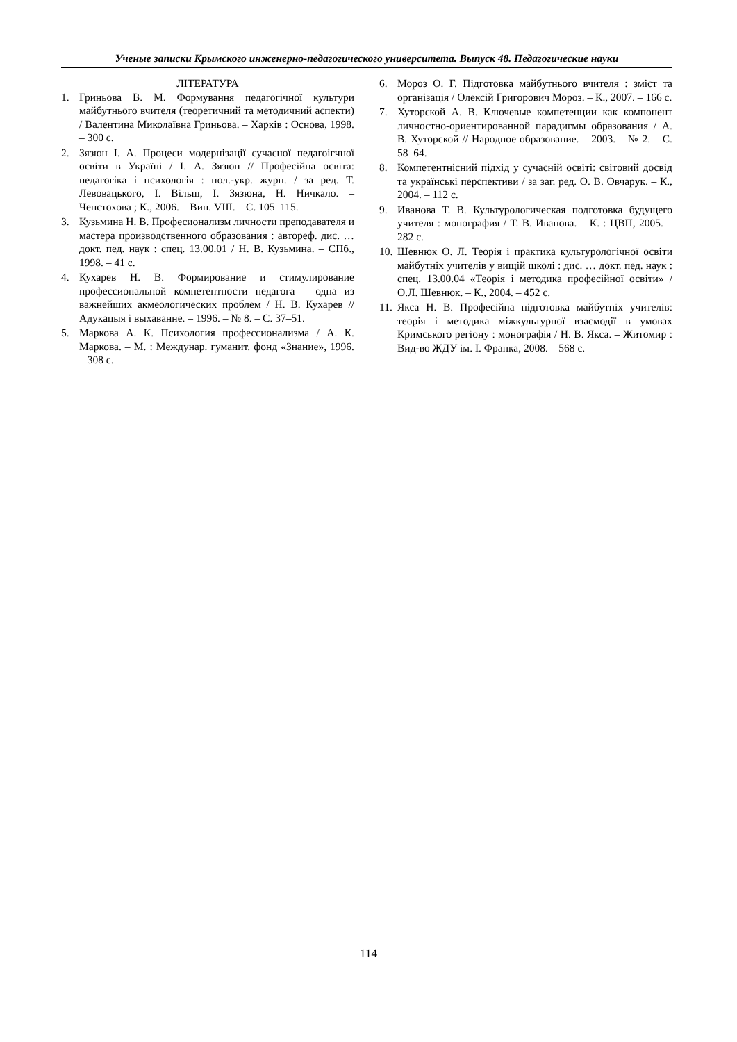Ученые записки Крымского инженерно-педагогического университета. Выпуск 48. Педагогические науки
ЛІТЕРАТУРА
1. Гриньова В. М. Формування педагогічної культури майбутнього вчителя (теоретичний та методичний аспекти) / Валентина Миколаївна Гриньова. – Харків : Основа, 1998. – 300 с.
2. Зязюн І. А. Процеси модернізації сучасної педагоігчної освіти в Україні / І. А. Зязюн // Професійна освіта: педагогіка і психологія : пол.-укр. журн. / за ред. Т. Левовацького, І. Вільш, І. Зязюна, Н. Ничкало. – Ченстохова ; К., 2006. – Вип. VIII. – С. 105–115.
3. Кузьмина Н. В. Професионализм личности преподавателя и мастера производственного образования : автореф. дис. … докт. пед. наук : спец. 13.00.01 / Н. В. Кузьмина. – СПб., 1998. – 41 с.
4. Кухарев Н. В. Формирование и стимулирование профессиональной компетентности педагога – одна из важнейших акмеологических проблем / Н. В. Кухарев // Адукацыя і выхаванне. – 1996. – № 8. – С. 37–51.
5. Маркова А. К. Психология профессионализма / А. К. Маркова. – М. : Междунар. гуманит. фонд «Знание», 1996. – 308 с.
6. Мороз О. Г. Підготовка майбутнього вчителя : зміст та організація / Олексій Григорович Мороз. – К., 2007. – 166 с.
7. Хуторской А. В. Ключевые компетенции как компонент личностно-ориентированной парадигмы образования / А. В. Хуторской // Народное образование. – 2003. – № 2. – С. 58–64.
8. Компетентнісний підхід у сучасній освіті: світовий досвід та українські перспективи / за заг. ред. О. В. Овчарук. – К., 2004. – 112 с.
9. Иванова Т. В. Культурологическая подготовка будущего учителя : монография / Т. В. Иванова. – К. : ЦВП, 2005. – 282 с.
10. Шевнюк О. Л. Теорія і практика культурологічної освіти майбутніх учителів у вищій школі : дис. … докт. пед. наук : спец. 13.00.04 «Теорія і методика професійної освіти» / О.Л. Шевнюк. – К., 2004. – 452 с.
11. Якса Н. В. Професійна підготовка майбутніх учителів: теорія і методика міжкультурної взаємодії в умовах Кримського регіону : монографія / Н. В. Якса. – Житомир : Вид-во ЖДУ ім. І. Франка, 2008. – 568 с.
114